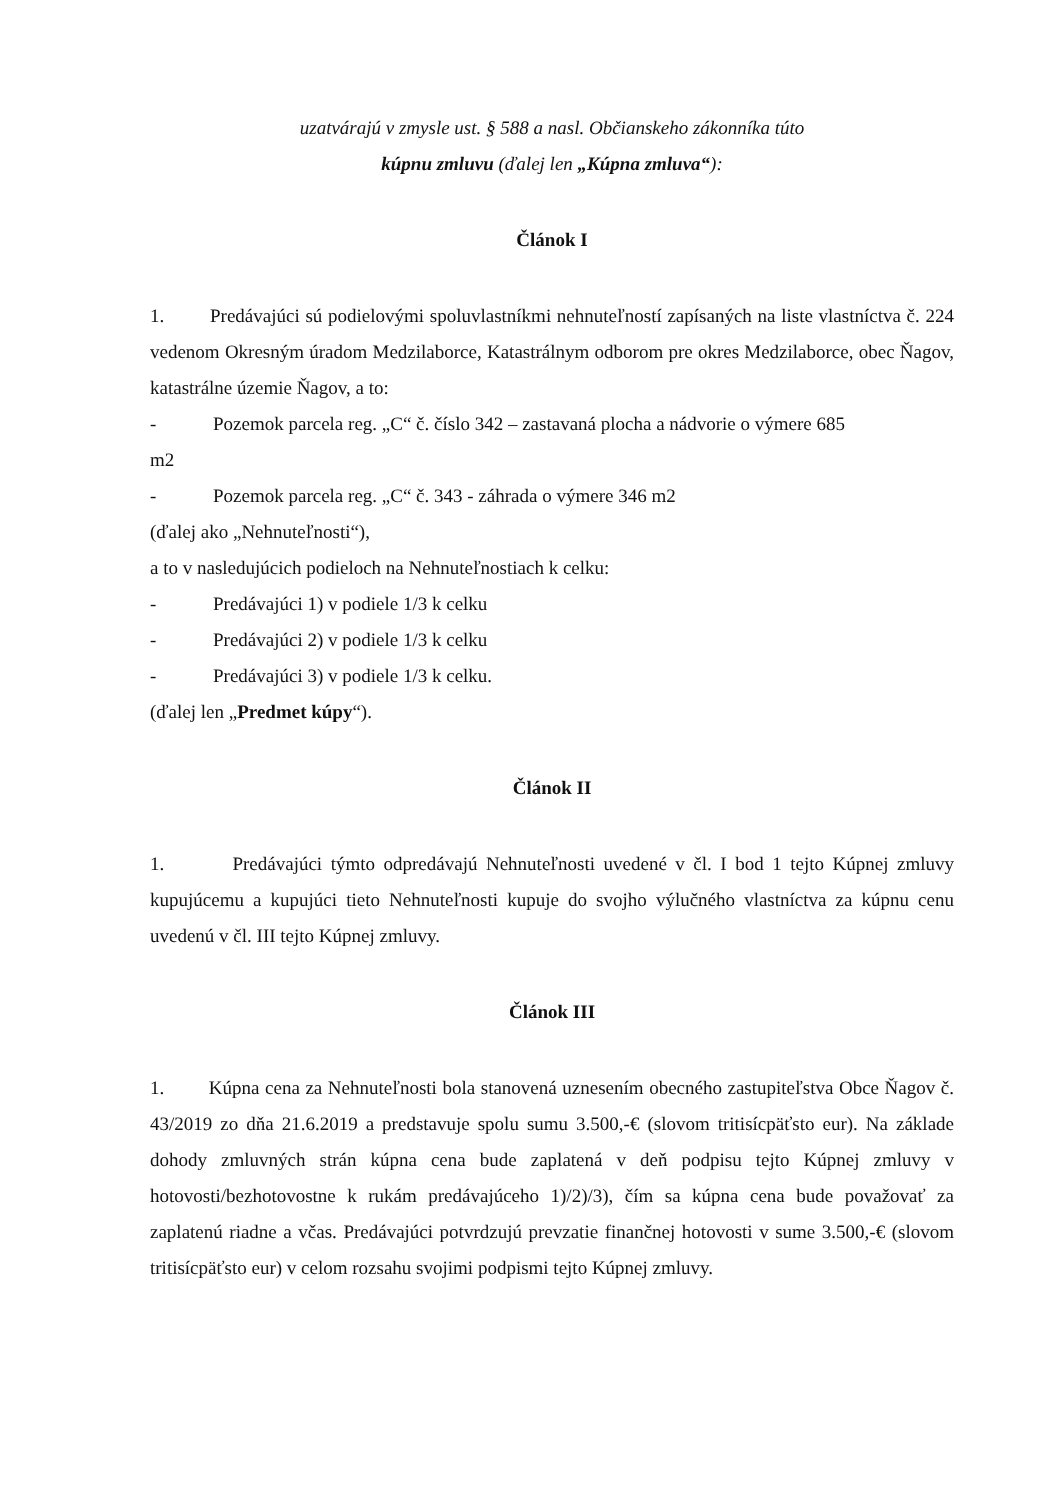uzatvárajú v zmysle ust. § 588 a nasl. Občianskeho zákonníka túto
kúpnu zmluvu (ďalej len „Kúpna zmluva“):
Článok I
1. Predávajúci sú podielovými spoluvlastníkmi nehnuteľností zapísaných na liste vlastníctva č. 224 vedenom Okresným úradom Medzilaborce, Katastrálnym odborom pre okres Medzilaborce, obec Ňagov, katastrálne územie Ňagov, a to:
- Pozemok parcela reg. „C“ č. číslo 342 – zastavaná plocha a nádvorie o výmere 685
m2
- Pozemok parcela reg. „C“ č. 343 - záhrada o výmere 346 m2
(ďalej ako „Nehnuteľnosti“),
a to v nasledujúcich podieloch na Nehnuteľnostiach k celku:
- Predávajúci 1) v podiele 1/3 k celku
- Predávajúci 2) v podiele 1/3 k celku
- Predávajúci 3) v podiele 1/3 k celku.
(ďalej len „Predmet kúpy“).
Článok II
1. Predávajúci týmto odpredávajú Nehnuteľnosti uvedené v čl. I bod 1 tejto Kúpnej zmluvy kupujúcemu a kupujúci tieto Nehnuteľnosti kupuje do svojho výlučného vlastníctva za kúpnu cenu uvedenú v čl. III tejto Kúpnej zmluvy.
Článok III
1. Kúpna cena za Nehnuteľnosti bola stanovená uznesením obecného zastupiteľstva Obce Ňagov č. 43/2019 zo dňa 21.6.2019 a predstavuje spolu sumu 3.500,-€ (slovom tritisícpäťsto eur). Na základe dohody zmluvných strán kúpna cena bude zaplatená v deň podpisu tejto Kúpnej zmluvy v hotovosti/bezhotovostne k rukám predávajúceho 1)/2)/3), čím sa kúpna cena bude považovať za zaplatenú riadne a včas. Predávajúci potvrdzujú prevzatie finančnej hotovosti v sume 3.500,-€ (slovom tritisícpäťsto eur) v celom rozsahu svojimi podpismi tejto Kúpnej zmluvy.